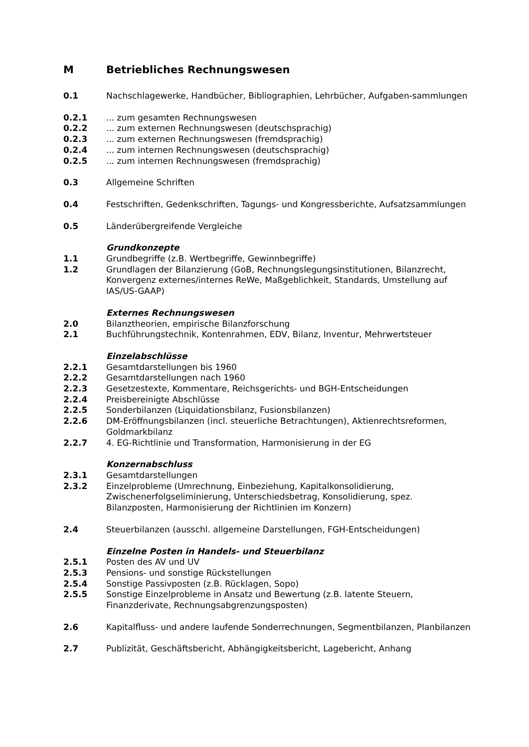M Betriebliches Rechnungswesen
0.1 Nachschlagewerke, Handbücher, Bibliographien, Lehrbücher, Aufgaben-sammlungen
0.2.1... zum gesamten Rechnungswesen
0.2.2... zum externen Rechnungswesen (deutschsprachig)
0.2.3... zum externen Rechnungswesen (fremdsprachig)
0.2.4... zum internen Rechnungswesen (deutschsprachig)
0.2.5... zum internen Rechnungswesen (fremdsprachig)
0.3 Allgemeine Schriften
0.4 Festschriften, Gedenkschriften, Tagungs- und Kongressberichte, Aufsatzsammlungen
0.5 Länderübergreifende Vergleiche
Grundkonzepte
1.1 Grundbegriffe (z.B. Wertbegriffe, Gewinnbegriffe)
1.2 Grundlagen der Bilanzierung (GoB, Rechnungslegungsinstitutionen, Bilanzrecht, Konvergenz externes/internes ReWe, Maßgeblichkeit, Standards, Umstellung auf IAS/US-GAAP)
Externes Rechnungswesen
2.0 Bilanztheorien, empirische Bilanzforschung
2.1 Buchführungstechnik, Kontenrahmen, EDV, Bilanz, Inventur, Mehrwertsteuer
Einzelabschlüsse
2.2.1 Gesamtdarstellungen bis 1960
2.2.2 Gesamtdarstellungen nach 1960
2.2.3 Gesetzestexte, Kommentare, Reichsgerichts- und BGH-Entscheidungen
2.2.4 Preisbereinigte Abschlüsse
2.2.5 Sonderbilanzen (Liquidationsbilanz, Fusionsbilanzen)
2.2.6 DM-Eröffnungsbilanzen (incl. steuerliche Betrachtungen), Aktienrechtsreformen, Goldmarkbilanz
2.2.7 4. EG-Richtlinie und Transformation, Harmonisierung in der EG
Konzernabschluss
2.3.1 Gesamtdarstellungen
2.3.2 Einzelprobleme (Umrechnung, Einbeziehung, Kapitalkonsolidierung, Zwischenerfolgseliminierung, Unterschiedsbetrag, Konsolidierung, spez. Bilanzposten, Harmonisierung der Richtlinien im Konzern)
2.4 Steuerbilanzen (ausschl. allgemeine Darstellungen, FGH-Entscheidungen)
Einzelne Posten in Handels- und Steuerbilanz
2.5.1 Posten des AV und UV
2.5.3 Pensions- und sonstige Rückstellungen
2.5.4 Sonstige Passivposten (z.B. Rücklagen, Sopo)
2.5.5 Sonstige Einzelprobleme in Ansatz und Bewertung (z.B. latente Steuern, Finanzderivate, Rechnungsabgrenzungsposten)
2.6 Kapitalfluss- und andere laufende Sonderrechnungen, Segmentbilanzen, Planbilanzen
2.7 Publizität, Geschäftsbericht, Abhängigkeitsbericht, Lagebericht, Anhang